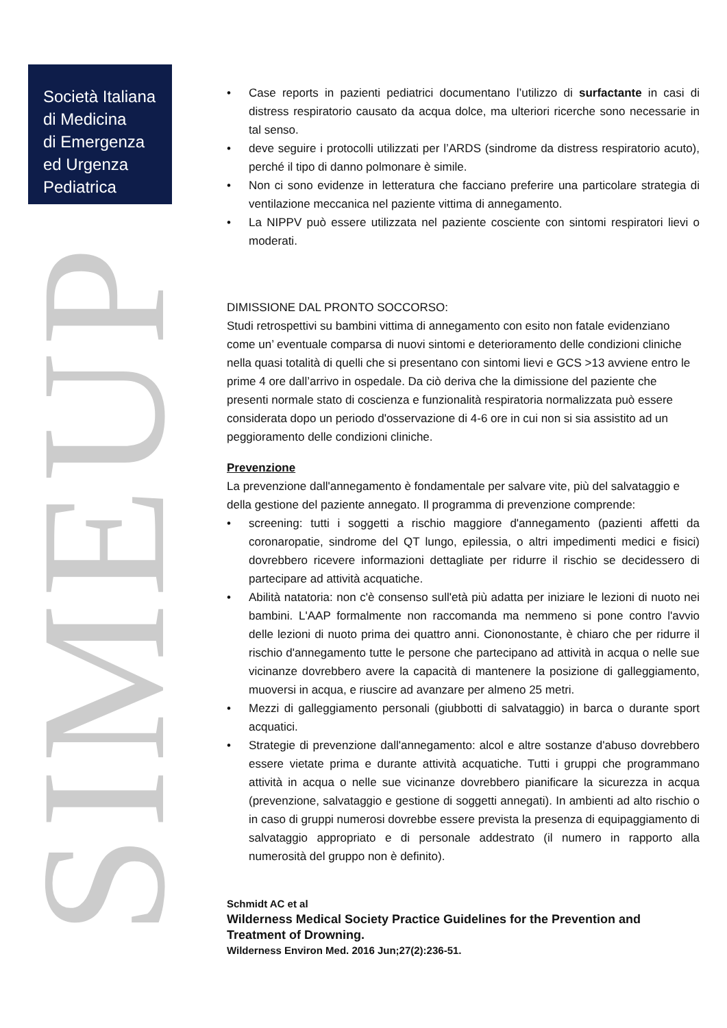Società Italiana
di Medicina
di Emergenza
ed Urgenza
Pediatrica
SIMEUP
• Case reports in pazienti pediatrici documentano l’utilizzo di surfactante in casi di distress respiratorio causato da acqua dolce, ma ulteriori ricerche sono necessarie in tal senso.
• deve seguire i protocolli utilizzati per l’ARDS (sindrome da distress respiratorio acuto), perché il tipo di danno polmonare è simile.
• Non ci sono evidenze in letteratura che facciano preferire una particolare strategia di ventilazione meccanica nel paziente vittima di annegamento.
• La NIPPV può essere utilizzata nel paziente cosciente con sintomi respiratori lievi o moderati.
DIMISSIONE DAL PRONTO SOCCORSO:
Studi retrospettivi su bambini vittima di annegamento con esito non fatale evidenziano come un’ eventuale comparsa di nuovi sintomi e deterioramento delle condizioni cliniche nella quasi totalità di quelli che si presentano con sintomi lievi e GCS >13 avviene entro le prime 4 ore dall’arrivo in ospedale. Da ciò deriva che la dimissione del paziente che presenti normale stato di coscienza e funzionalità respiratoria normalizzata può essere considerata dopo un periodo d'osservazione di 4-6 ore in cui non si sia assistito ad un peggioramento delle condizioni cliniche.
Prevenzione
La prevenzione dall'annegamento è fondamentale per salvare vite, più del salvataggio e della gestione del paziente annegato. Il programma di prevenzione comprende:
• screening: tutti i soggetti a rischio maggiore d'annegamento (pazienti affetti da coronaropatie, sindrome del QT lungo, epilessia, o altri impedimenti medici e fisici) dovrebbero ricevere informazioni dettagliate per ridurre il rischio se decidessero di partecipare ad attività acquatiche.
• Abilità natatoria: non c'è consenso sull'età più adatta per iniziare le lezioni di nuoto nei bambini. L'AAP formalmente non raccomanda ma nemmeno si pone contro l'avvio delle lezioni di nuoto prima dei quattro anni. Ciononostante, è chiaro che per ridurre il rischio d'annegamento tutte le persone che partecipano ad attività in acqua o nelle sue vicinanze dovrebbero avere la capacità di mantenere la posizione di galleggiamento, muoversi in acqua, e riuscire ad avanzare per almeno 25 metri.
• Mezzi di galleggiamento personali (giubbotti di salvataggio) in barca o durante sport acquatici.
• Strategie di prevenzione dall'annegamento: alcol e altre sostanze d'abuso dovrebbero essere vietate prima e durante attività acquatiche. Tutti i gruppi che programmano attività in acqua o nelle sue vicinanze dovrebbero pianificare la sicurezza in acqua (prevenzione, salvataggio e gestione di soggetti annegati). In ambienti ad alto rischio o in caso di gruppi numerosi dovrebbe essere prevista la presenza di equipaggiamento di salvataggio appropriato e di personale addestrato (il numero in rapporto alla numerosità del gruppo non è definito).
Schmidt AC et al
Wilderness Medical Society Practice Guidelines for the Prevention and Treatment of Drowning.
Wilderness Environ Med. 2016 Jun;27(2):236-51.